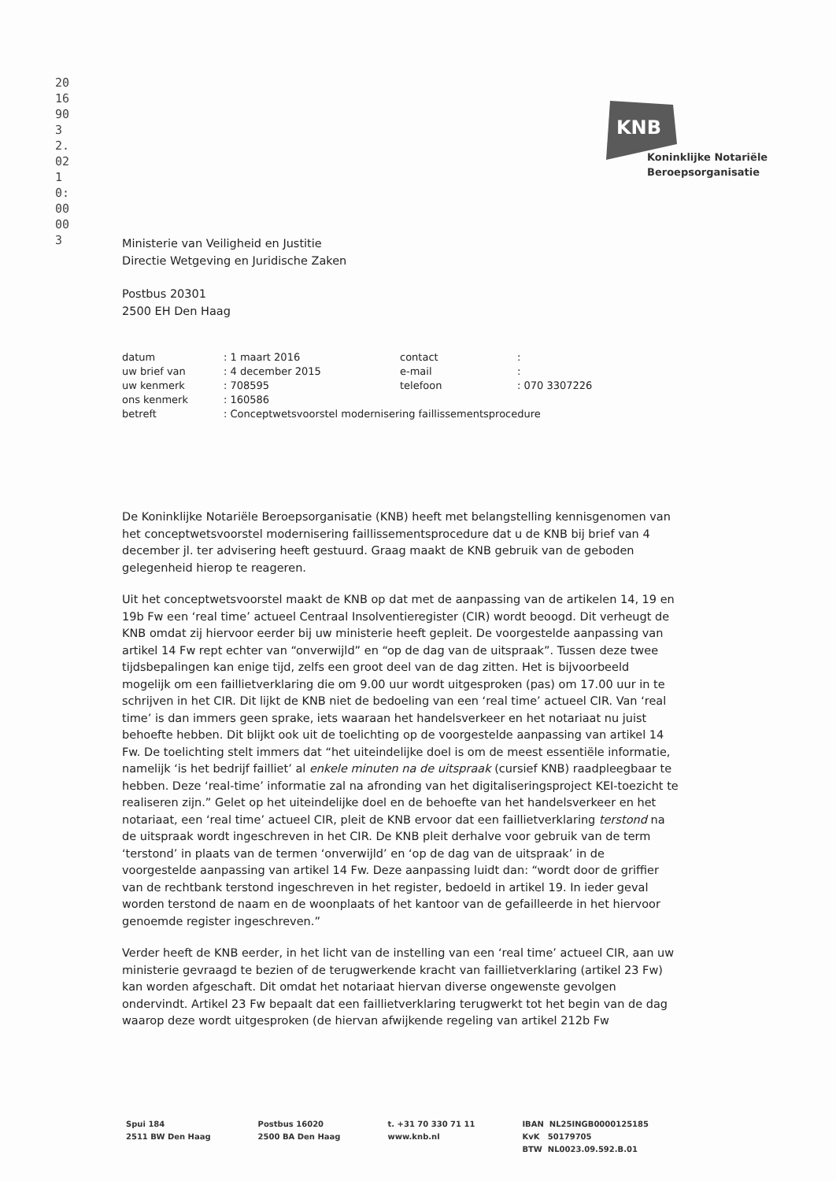20169032.02 10:00 003
KNB
Koninklijke Notariële
Beroepsorganisatie
Ministerie van Veiligheid en Justitie
Directie Wetgeving en Juridische Zaken
Postbus 20301
2500 EH Den Haag
| datum | : 1 maart 2016 | contact | : |
| uw brief van | : 4 december 2015 | e-mail | : |
| uw kenmerk | : 708595 | telefoon | : 070 3307226 |
| ons kenmerk | : 160586 | | |
| betreft | : Conceptwetsvoorstel modernisering faillissementsprocedure | | |
De Koninklijke Notariële Beroepsorganisatie (KNB) heeft met belangstelling kennisgenomen van het conceptwetsvoorstel modernisering faillissementsprocedure dat u de KNB bij brief van 4 december jl. ter advisering heeft gestuurd. Graag maakt de KNB gebruik van de geboden gelegenheid hierop te reageren.
Uit het conceptwetsvoorstel maakt de KNB op dat met de aanpassing van de artikelen 14, 19 en 19b Fw een ‘real time’ actueel Centraal Insolventieregister (CIR) wordt beoogd. Dit verheugt de KNB omdat zij hiervoor eerder bij uw ministerie heeft gepleit. De voorgestelde aanpassing van artikel 14 Fw rept echter van “onverwijld” en “op de dag van de uitspraak”. Tussen deze twee tijdsbepalingen kan enige tijd, zelfs een groot deel van de dag zitten. Het is bijvoorbeeld mogelijk om een faillietverklaring die om 9.00 uur wordt uitgesproken (pas) om 17.00 uur in te schrijven in het CIR. Dit lijkt de KNB niet de bedoeling van een ‘real time’ actueel CIR. Van ‘real time’ is dan immers geen sprake, iets waaraan het handelsverkeer en het notariaat nu juist behoefte hebben. Dit blijkt ook uit de toelichting op de voorgestelde aanpassing van artikel 14 Fw. De toelichting stelt immers dat “het uiteindelijke doel is om de meest essentiële informatie, namelijk ‘is het bedrijf failliet’ al enkele minuten na de uitspraak (cursief KNB) raadpleegbaar te hebben. Deze ‘real-time’ informatie zal na afronding van het digitaliseringsproject KEI-toezicht te realiseren zijn.” Gelet op het uiteindelijke doel en de behoefte van het handelsverkeer en het notariaat, een ‘real time’ actueel CIR, pleit de KNB ervoor dat een faillietverklaring terstond na de uitspraak wordt ingeschreven in het CIR. De KNB pleit derhalve voor gebruik van de term ‘terstond’ in plaats van de termen ‘onverwijld’ en ‘op de dag van de uitspraak’ in de voorgestelde aanpassing van artikel 14 Fw. Deze aanpassing luidt dan: “wordt door de griffier van de rechtbank terstond ingeschreven in het register, bedoeld in artikel 19. In ieder geval worden terstond de naam en de woonplaats of het kantoor van de gefailleerde in het hiervoor genoemde register ingeschreven.”
Verder heeft de KNB eerder, in het licht van de instelling van een ‘real time’ actueel CIR, aan uw ministerie gevraagd te bezien of de terugwerkende kracht van faillietverklaring (artikel 23 Fw) kan worden afgeschaft. Dit omdat het notariaat hiervan diverse ongewenste gevolgen ondervindt. Artikel 23 Fw bepaalt dat een faillietverklaring terugwerkt tot het begin van de dag waarop deze wordt uitgesproken (de hiervan afwijkende regeling van artikel 212b Fw
Spui 184
2511 BW Den Haag
Postbus 16020
2500 BA Den Haag
t. +31 70 330 71 11
www.knb.nl
IBAN NL25INGB0000125185
KvK 50179705
BTW NL0023.09.592.B.01